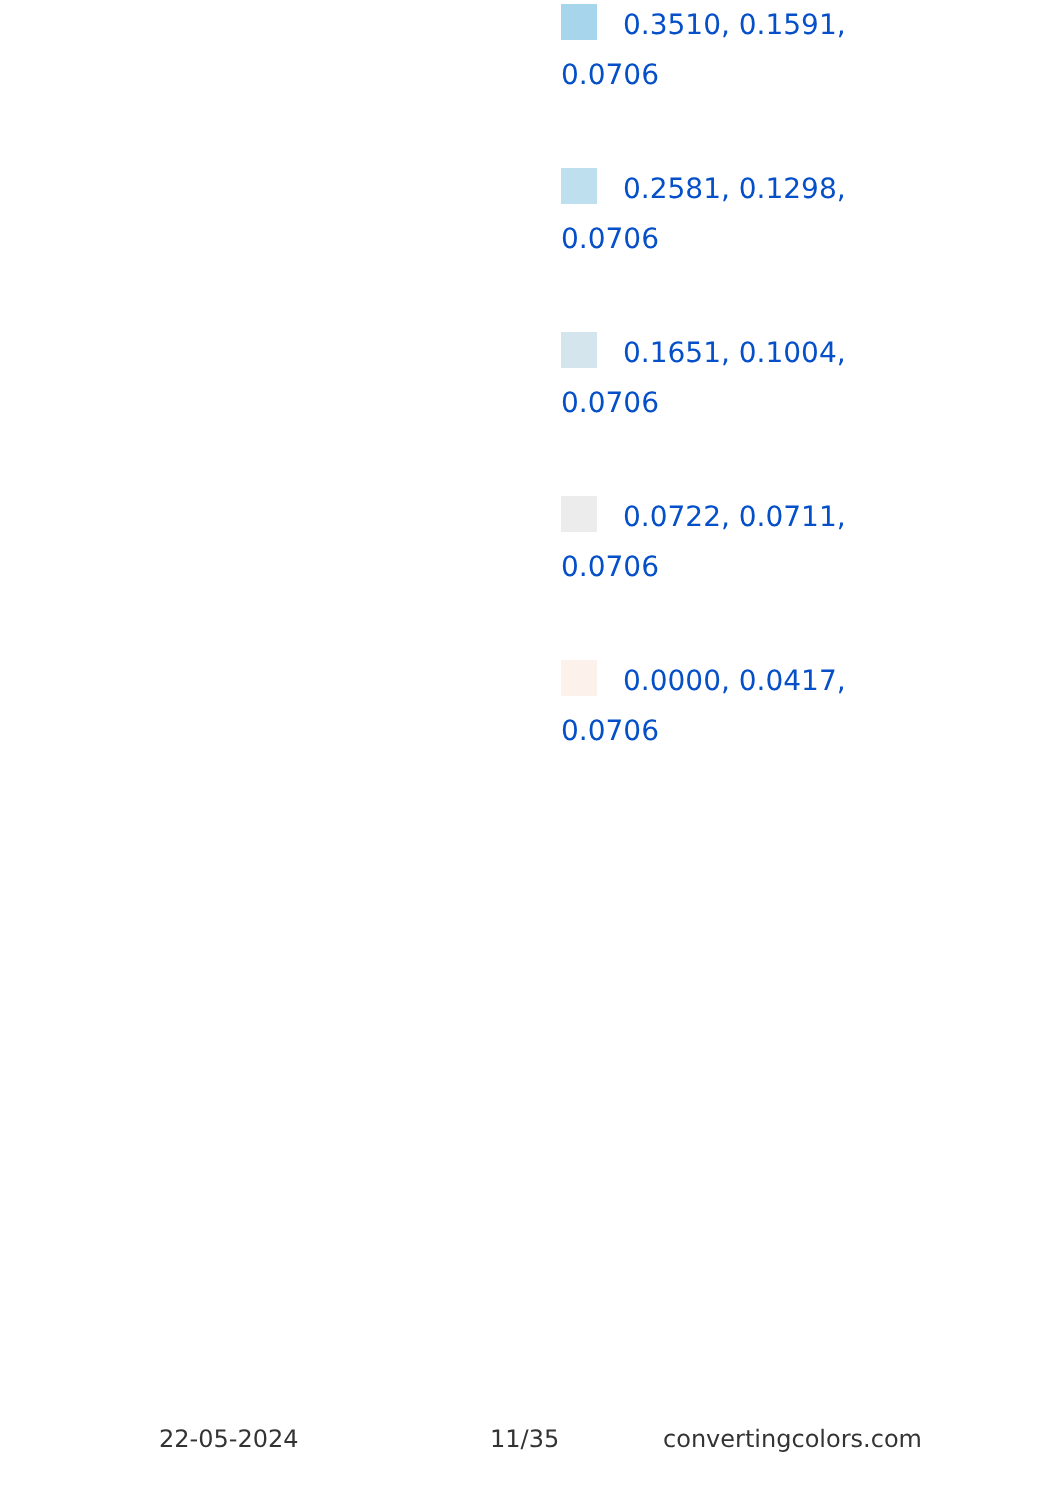0.3510, 0.1591, 0.0706
0.2581, 0.1298, 0.0706
0.1651, 0.1004, 0.0706
0.0722, 0.0711, 0.0706
0.0000, 0.0417, 0.0706
22-05-2024 11/35 convertingcolors.com